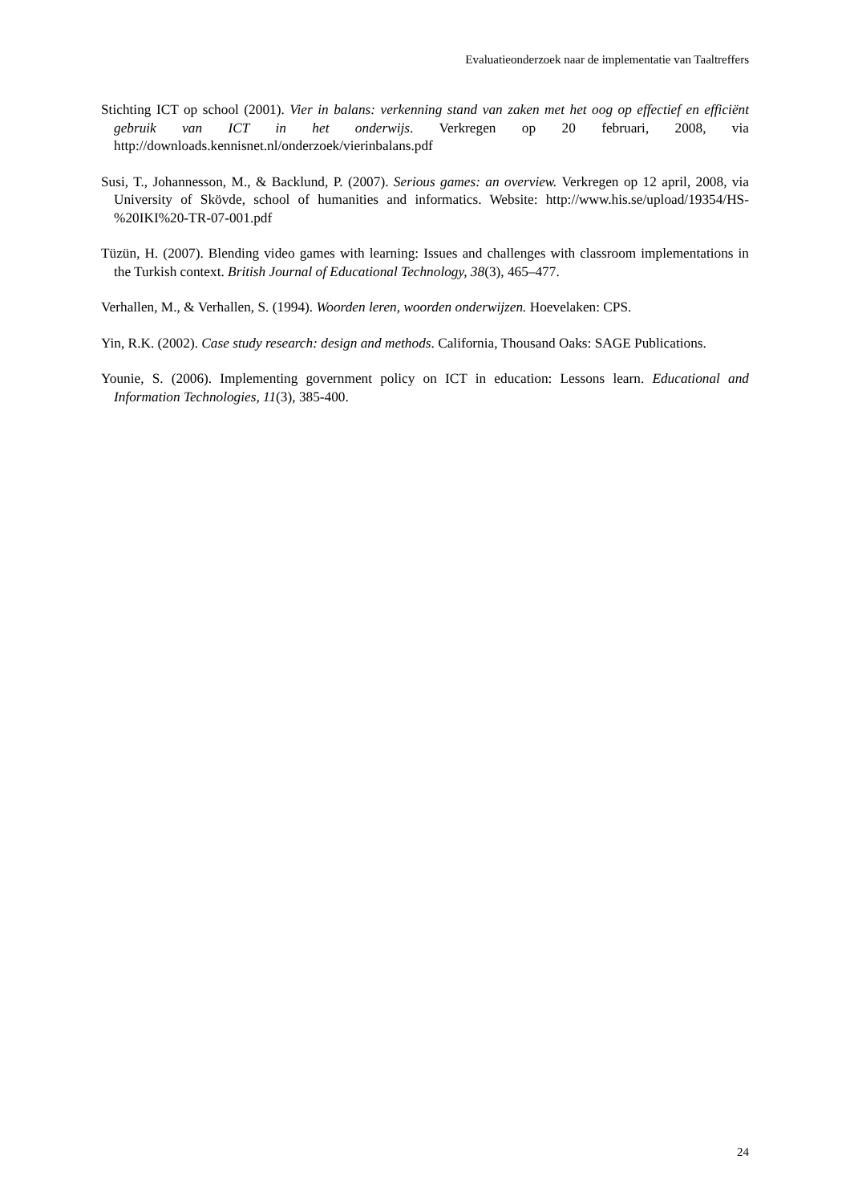Evaluatieonderzoek naar de implementatie van Taaltreffers
Stichting ICT op school (2001). Vier in balans: verkenning stand van zaken met het oog op effectief en efficiënt gebruik van ICT in het onderwijs. Verkregen op 20 februari, 2008, via http://downloads.kennisnet.nl/onderzoek/vierinbalans.pdf
Susi, T., Johannesson, M., & Backlund, P. (2007). Serious games: an overview. Verkregen op 12 april, 2008, via University of Skövde, school of humanities and informatics. Website: http://www.his.se/upload/19354/HS-%20IKI%20-TR-07-001.pdf
Tüzün, H. (2007). Blending video games with learning: Issues and challenges with classroom implementations in the Turkish context. British Journal of Educational Technology, 38(3), 465–477.
Verhallen, M., & Verhallen, S. (1994). Woorden leren, woorden onderwijzen. Hoevelaken: CPS.
Yin, R.K. (2002). Case study research: design and methods. California, Thousand Oaks: SAGE Publications.
Younie, S. (2006). Implementing government policy on ICT in education: Lessons learn. Educational and Information Technologies, 11(3), 385-400.
24